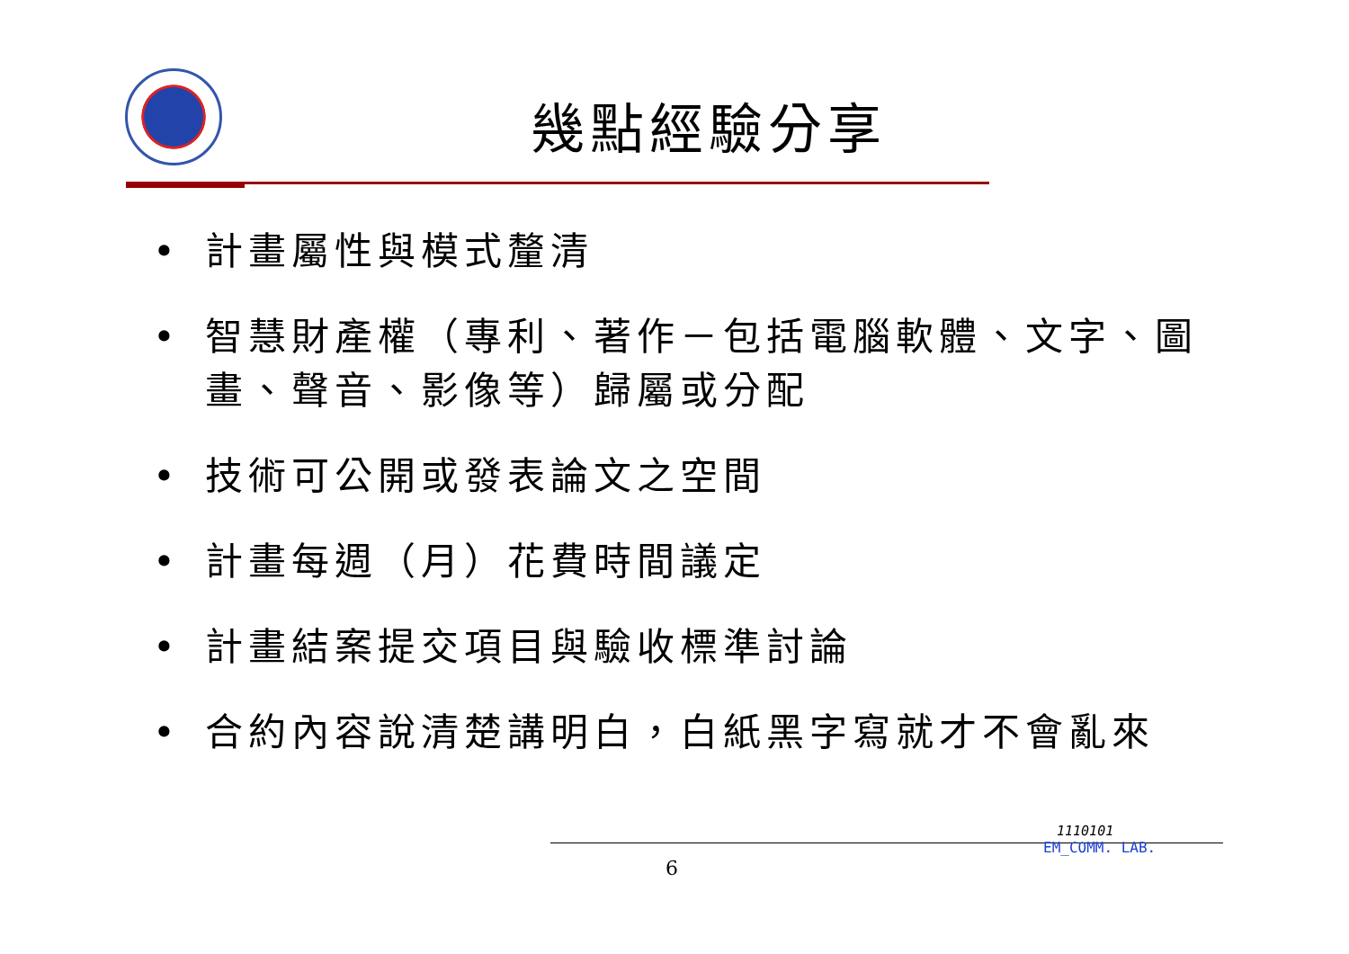幾點經驗分享
• 計畫屬性與模式釐清
• 智慧財產權（專利、著作－包括電腦軟體、文字、圖畫、聲音、影像等）歸屬或分配
• 技術可公開或發表論文之空間
• 計畫每週（月）花費時間議定
• 計畫結案提交項目與驗收標準討論
• 合約內容說清楚講明白，白紙黑字寫就才不會亂來
6
1110101
EM_COMM. LAB.